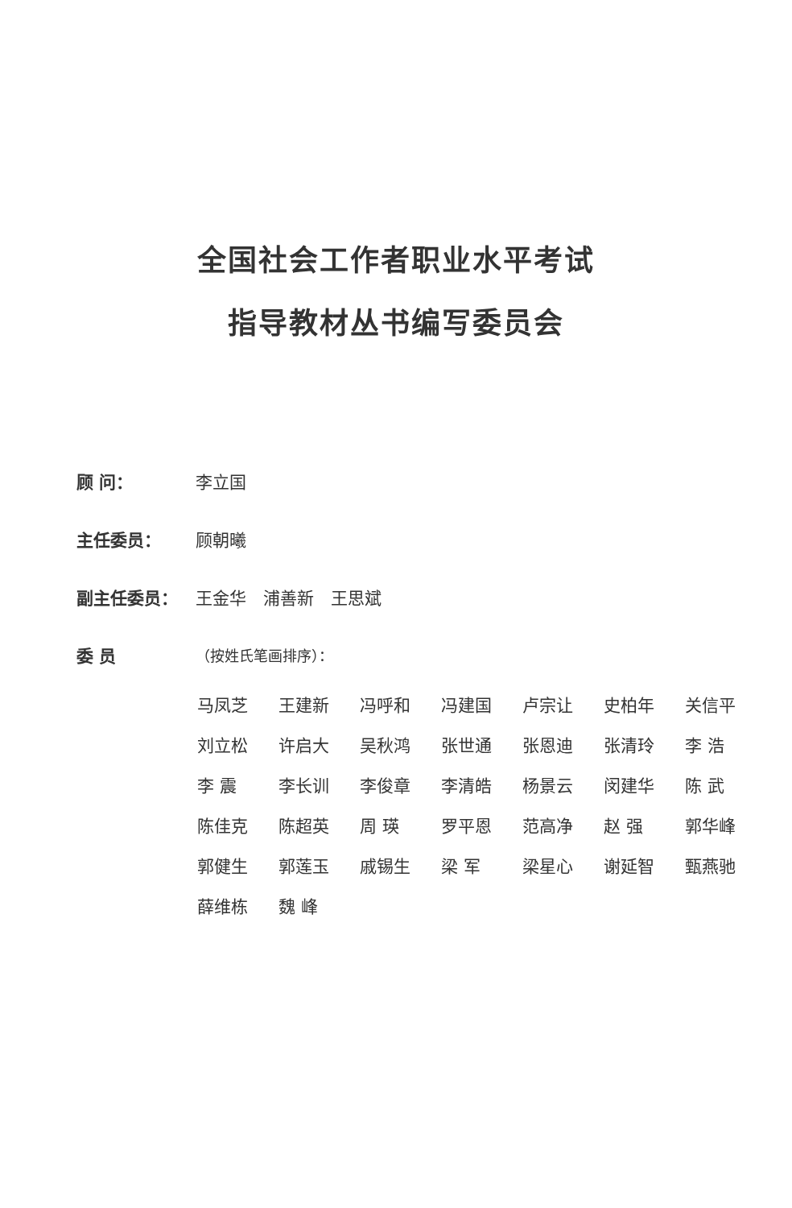全国社会工作者职业水平考试
指导教材丛书编写委员会
顾 问： 李立国
主任委员： 顾朝曦
副主任委员： 王金华　浦善新　王思斌
委 员 （按姓氏笔画排序）：
| 马凤芝 | 王建新 | 冯呼和 | 冯建国 | 卢宗让 | 史柏年 | 关信平 |
| 刘立松 | 许启大 | 吴秋鸿 | 张世通 | 张恩迪 | 张清玲 | 李 浩 |
| 李 震 | 李长训 | 李俊章 | 李清皓 | 杨景云 | 闵建华 | 陈 武 |
| 陈佳克 | 陈超英 | 周 瑛 | 罗平恩 | 范高净 | 赵 强 | 郭华峰 |
| 郭健生 | 郭莲玉 | 戚锡生 | 梁 军 | 梁星心 | 谢延智 | 甄燕驰 |
| 薛维栋 | 魏 峰 | | | | | |